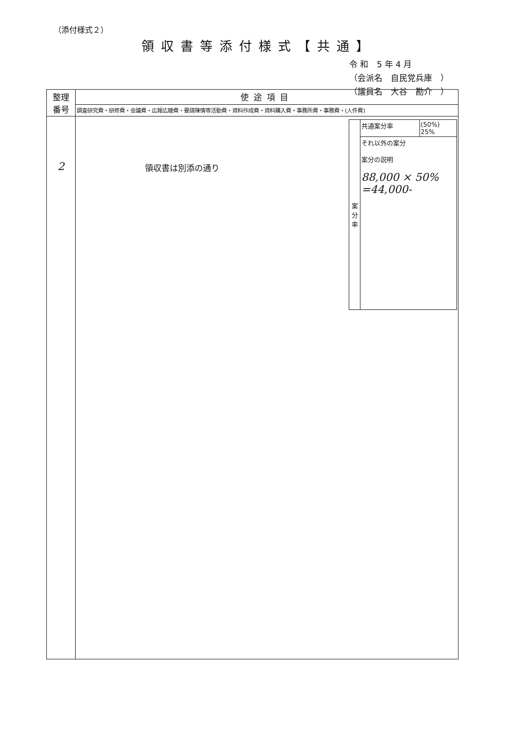（添付様式２）
領収書等添付様式【共通】
令 和　5 年 4 月
（会派名　自民党兵庫　）
（議員名　大谷　勘介　）
| 整理 番号 | 使途項目 |
| --- | --- |
| | 調査研究費・研修費・会議費・広報広聴費・要請陳情等活動費・資料作成費・資料購入費・事務所費・事務費・(人件費) |
| 2 | / 案 分 率 / 共通案分率 / (50%) 25% / / / それ以外の案分 案分の説明 88,000 × 50% =44,000- / / 領収書は別添の通り |